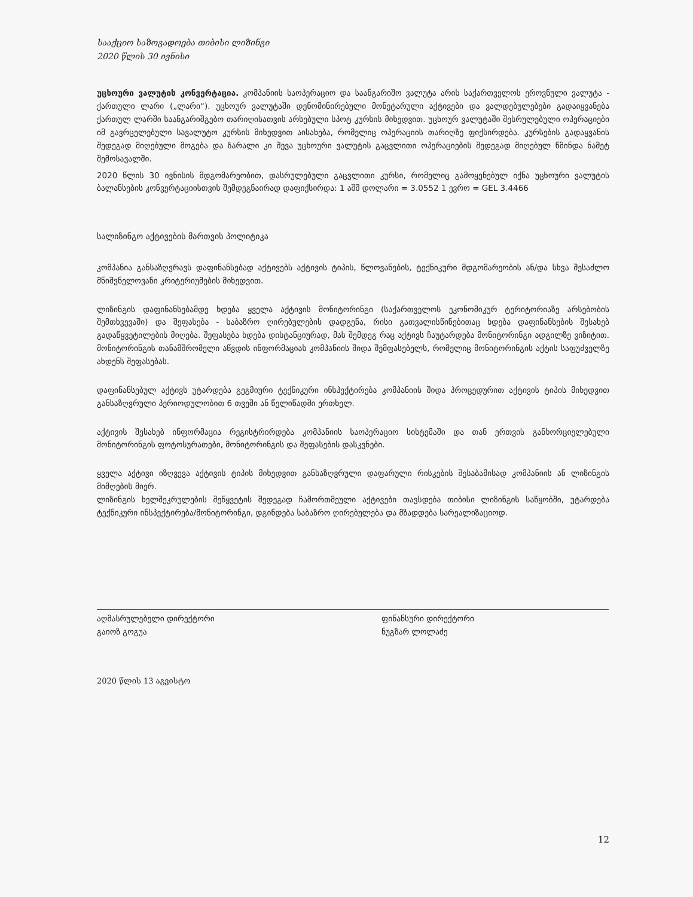სააქციო საზოგადოება თიბისი ლიზინგი
2020 წლის 30 ივნისი
უცხოური ვალუტის კონვერტაცია. კომპანიის საოპერაციო და საანგარიშო ვალუტა არის საქართველოს ეროვნული ვალუტა - ქართული ლარი („ლარი“). უცხოურ ვალუტაში დენომინირებული მონეტარული აქტივები და ვალდებულებები გადაიყვანება ქართულ ლარში საანგარიშგებო თარიღისათვის არსებული სპოტ კურსის მიხედვით. უცხოურ ვალუტაში შესრულებული ოპერაციები იმ გავრცელებული სავალუტო კურსის მიხედვით აისახება, რომელიც ოპერაციის თარიღზე ფიქსირდება. კურსების გადაყვანის შედეგად მიღებული მოგება და ზარალი კი შევა უცხოური ვალუტის გაცვლითი ოპერაციების შედეგად მიღებულ წმინდა ნამეტ შემოსავალში.
2020 წლის 30 ივნისის მდგომარეობით, დასრულებული გაცვლითი კურსი, რომელიც გამოყენებულ იქნა უცხოური ვალუტის ბალანსების კონვერტაციისთვის შემდეგნაირად დაფიქსირდა: 1 აშშ დოლარი = 3.0552 1 ევრო = GEL 3.4466
სალიზინგო აქტივების მართვის პოლიტიკა
კომპანია განსაზღვრავს დაფინანსებად აქტივებს აქტივის ტიპის, წლოვანების, ტექნიკური მდგომარეობის ან/და სხვა შესაძლო მნიშვნელოვანი კრიტერიუმების მიხედვით.
ლიზინგის დაფინანსებამდე ხდება ყველა აქტივის მონიტორინგი (საქართველოს ეკონომიკურ ტერიტორიაზე არსებობის შემთხვევაში) და შეფასება - საბაზრო ღირებულების დადგენა, რისი გათვალისწინებითაც ხდება დაფინანსების შესახებ გადაწყვეტილების მიღება. შეფასება ხდება დისტანციურად, მას შემდეგ რაც აქტივს ჩაუტარდება მონიტორინგი ადგილზე ვიზიტით. მონიტორინგის თანამშრომელი აწვდის ინფორმაციას კომპანიის შიდა შემფასებელს, რომელიც მონიტორინგის აქტის საფუძველზე ახდენს შეფასებას.
დაფინანსებულ აქტივს უტარდება გეგმიური ტექნიკური ინსპექტირება კომპანიის შიდა პროცედურით აქტივის ტიპის მიხედვით განსაზღვრული პერიოდულობით 6 თვეში ან წელიწადში ერთხელ.
აქტივის შესახებ ინფორმაცია რეგისტრირდება კომპანიის საოპერაციო სისტემაში და თან ერთვის განხორციელებული მონიტორინგის ფოტოსურათები, მონიტორინგის და შეფასების დასკვნები.
ყველა აქტივი იზღვევა აქტივის ტიპის მიხედვით განსაზღვრული დაფარული რისკების შესაბამისად კომპანიის ან ლიზინგის მიმღების მიერ.
ლიზინგის ხელშეკრულების შეწყვეტის შედეგად ჩამორთმეული აქტივები თავსდება თიბისი ლიზინგის საწყობში, უტარდება ტექნიკური ინსპექტირება/მონიტორინგი, დგინდება საბაზრო ღირებულება და მზადდება სარეალიზაციოდ.
აღმასრულებელი დირექტორი
გაიოზ გოგუა
ფინანსური დირექტორი
ნუგზარ ლოლაძე
2020 წლის 13 აგვისტო
12